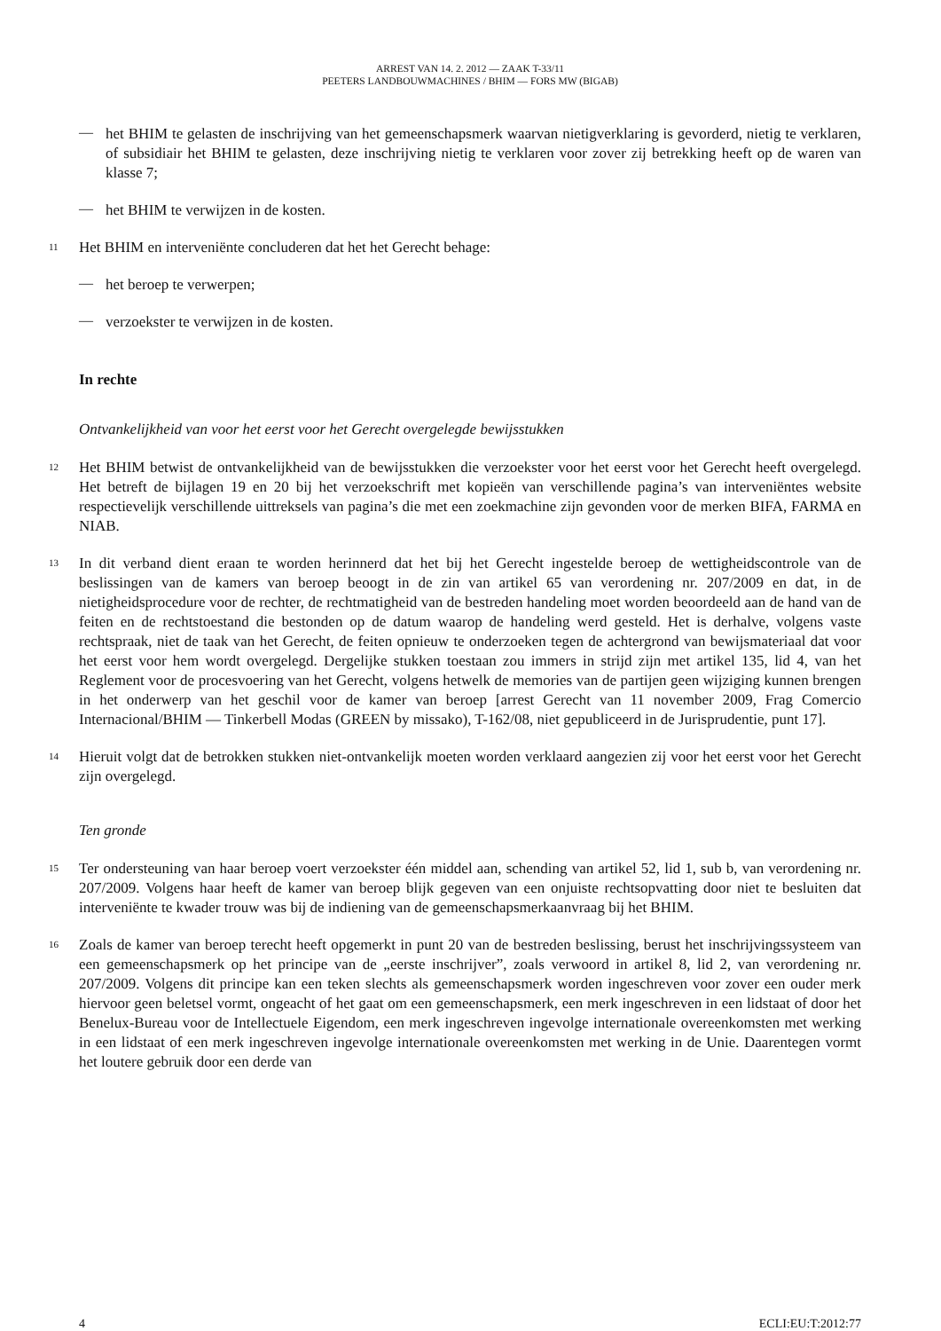ARREST VAN 14. 2. 2012 — ZAAK T-33/11
PEETERS LANDBOUWMACHINES / BHIM — FORS MW (BIGAB)
—
het BHIM te gelasten de inschrijving van het gemeenschapsmerk waarvan nietigverklaring is gevorderd, nietig te verklaren, of subsidiair het BHIM te gelasten, deze inschrijving nietig te verklaren voor zover zij betrekking heeft op de waren van klasse 7;
—
het BHIM te verwijzen in de kosten.
11
Het BHIM en interveniënte concluderen dat het het Gerecht behage:
—
het beroep te verwerpen;
—
verzoekster te verwijzen in de kosten.
In rechte
Ontvankelijkheid van voor het eerst voor het Gerecht overgelegde bewijsstukken
12
Het BHIM betwist de ontvankelijkheid van de bewijsstukken die verzoekster voor het eerst voor het Gerecht heeft overgelegd. Het betreft de bijlagen 19 en 20 bij het verzoekschrift met kopieën van verschillende pagina’s van interveniëntes website respectievelijk verschillende uittreksels van pagina’s die met een zoekmachine zijn gevonden voor de merken BIFA, FARMA en NIAB.
13
In dit verband dient eraan te worden herinnerd dat het bij het Gerecht ingestelde beroep de wettigheidscontrole van de beslissingen van de kamers van beroep beoogt in de zin van artikel 65 van verordening nr. 207/2009 en dat, in de nietigheidsprocedure voor de rechter, de rechtmatigheid van de bestreden handeling moet worden beoordeeld aan de hand van de feiten en de rechtstoestand die bestonden op de datum waarop de handeling werd gesteld. Het is derhalve, volgens vaste rechtspraak, niet de taak van het Gerecht, de feiten opnieuw te onderzoeken tegen de achtergrond van bewijsmateriaal dat voor het eerst voor hem wordt overgelegd. Dergelijke stukken toestaan zou immers in strijd zijn met artikel 135, lid 4, van het Reglement voor de procesvoering van het Gerecht, volgens hetwelk de memories van de partijen geen wijziging kunnen brengen in het onderwerp van het geschil voor de kamer van beroep [arrest Gerecht van 11 november 2009, Frag Comercio Internacional/BHIM — Tinkerbell Modas (GREEN by missako), T-162/08, niet gepubliceerd in de Jurisprudentie, punt 17].
14
Hieruit volgt dat de betrokken stukken niet-ontvankelijk moeten worden verklaard aangezien zij voor het eerst voor het Gerecht zijn overgelegd.
Ten gronde
15
Ter ondersteuning van haar beroep voert verzoekster één middel aan, schending van artikel 52, lid 1, sub b, van verordening nr. 207/2009. Volgens haar heeft de kamer van beroep blijk gegeven van een onjuiste rechtsopvatting door niet te besluiten dat interveniënte te kwader trouw was bij de indiening van de gemeenschapsmerkaanvraag bij het BHIM.
16
Zoals de kamer van beroep terecht heeft opgemerkt in punt 20 van de bestreden beslissing, berust het inschrijvingssysteem van een gemeenschapsmerk op het principe van de „eerste inschrijver”, zoals verwoord in artikel 8, lid 2, van verordening nr. 207/2009. Volgens dit principe kan een teken slechts als gemeenschapsmerk worden ingeschreven voor zover een ouder merk hiervoor geen beletsel vormt, ongeacht of het gaat om een gemeenschapsmerk, een merk ingeschreven in een lidstaat of door het Benelux-Bureau voor de Intellectuele Eigendom, een merk ingeschreven ingevolge internationale overeenkomsten met werking in een lidstaat of een merk ingeschreven ingevolge internationale overeenkomsten met werking in de Unie. Daarentegen vormt het loutere gebruik door een derde van
4 ECLI:EU:T:2012:77